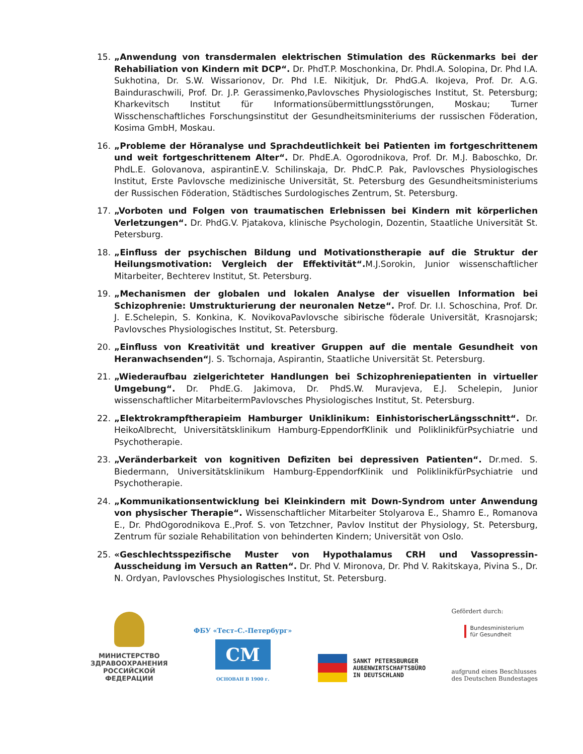15. „Anwendung von transdermalen elektrischen Stimulation des Rückenmarks bei der Rehabiliation von Kindern mit DCP“. Dr. PhdT.P. Moschonkina, Dr. PhdI.A. Solopina, Dr. Phd I.A. Sukhotina, Dr. S.W. Wissarionov, Dr. Phd I.E. Nikitjuk, Dr. PhdG.A. Ikojeva, Prof. Dr. A.G. Bainduraschwili, Prof. Dr. J.P. Gerassimenko,Pavlovsches Physiologisches Institut, St. Petersburg; Kharkevitsch Institut für Informationsübermittlungsstörungen, Moskau; Turner Wisschenschaftliches Forschungsinstitut der Gesundheitsminiteriums der russischen Föderation, Kosima GmbH, Moskau.
16. „Probleme der Höranalyse und Sprachdeutlichkeit bei Patienten im fortgeschrittenem und weit fortgeschrittenem Alter“. Dr. PhdE.A. Ogorodnikova, Prof. Dr. M.J. Baboschko, Dr. PhdL.E. Golovanova, aspirantinE.V. Schilinskaja, Dr. PhdC.P. Pak, Pavlovsches Physiologisches Institut, Erste Pavlovsche medizinische Universität, St. Petersburg des Gesundheitsministeriums der Russischen Föderation, Städtisches Surdologisches Zentrum, St. Petersburg.
17. „Vorboten und Folgen von traumatischen Erlebnissen bei Kindern mit körperlichen Verletzungen“. Dr. PhdG.V. Pjatakova, klinische Psychologin, Dozentin, Staatliche Universität St. Petersburg.
18. „Einfluss der psychischen Bildung und Motivationstherapie auf die Struktur der Heilungsmotivation: Vergleich der Effektivität“. M.J.Sorokin, Junior wissenschaftlicher Mitarbeiter, Bechterev Institut, St. Petersburg.
19. „Mechanismen der globalen und lokalen Analyse der visuellen Information bei Schizophrenie: Umstrukturierung der neuronalen Netze“. Prof. Dr. I.I. Schoschina, Prof. Dr. J. E.Schelepin, S. Konkina, K. NovikovaPavlovsche sibirische föderale Universität, Krasnojarsk; Pavlovsches Physiologisches Institut, St. Petersburg.
20. „Einfluss von Kreativität und kreativer Gruppen auf die mentale Gesundheit von Heranwachsenden“J. S. Tschornaja, Aspirantin, Staatliche Universität St. Petersburg.
21. „Wiederaufbau zielgerichteter Handlungen bei Schizophreniepatienten in virtueller Umgebung“. Dr. PhdE.G. Jakimova, Dr. PhdS.W. Muravjeva, E.J. Schelepin, Junior wissenschaftlicher MitarbeitermPavlovsches Physiologisches Institut, St. Petersburg.
22. „Elektrokrampftherapieim Hamburger Uniklinikum: EinhistorischerLängsschnitt“. Dr. HeikoAlbrecht, Universitätsklinikum Hamburg-EppendorfKlinik und PoliklinikfürPsychiatrie und Psychotherapie.
23. „Veränderbarkeit von kognitiven Defiziten bei depressiven Patienten“. Dr.med. S. Biedermann, Universitätsklinikum Hamburg-EppendorfKlinik und PoliklinikfürPsychiatrie und Psychotherapie.
24. „Kommunikationsentwicklung bei Kleinkindern mit Down-Syndrom unter Anwendung von physischer Therapie“. Wissenschaftlicher Mitarbeiter Stolyarova E., Shamro E., Romanova E., Dr. PhdOgorodnikova E.,Prof. S. von Tetzchner, Pavlov Institut der Physiology, St. Petersburg, Zentrum für soziale Rehabilitation von behinderten Kindern; Universität von Oslo.
25. «Geschlechtsspezifische Muster von Hypothalamus CRH und Vassopressin-Ausscheidung im Versuch an Ratten“. Dr. Phd V. Mironova, Dr. Phd V. Rakitskaya, Pivina S., Dr. N. Ordyan, Pavlovsches Physiologisches Institut, St. Petersburg.
МИНИСТЕРСТВО
ЗДРАВООХРАНЕНИЯ
РОССИЙСКОЙ
ФЕДЕРАЦИИ
ФБУ «Тест–С.-Петербург»
СМ
ОСНОВАН В 1900 г.
SANKT PETERSBURGER
AUßENWIRTSCHAFTSBÜRO
IN DEUTSCHLAND
Gefördert durch:
Bundesministerium
für Gesundheit
aufgrund eines Beschlusses
des Deutschen Bundestages